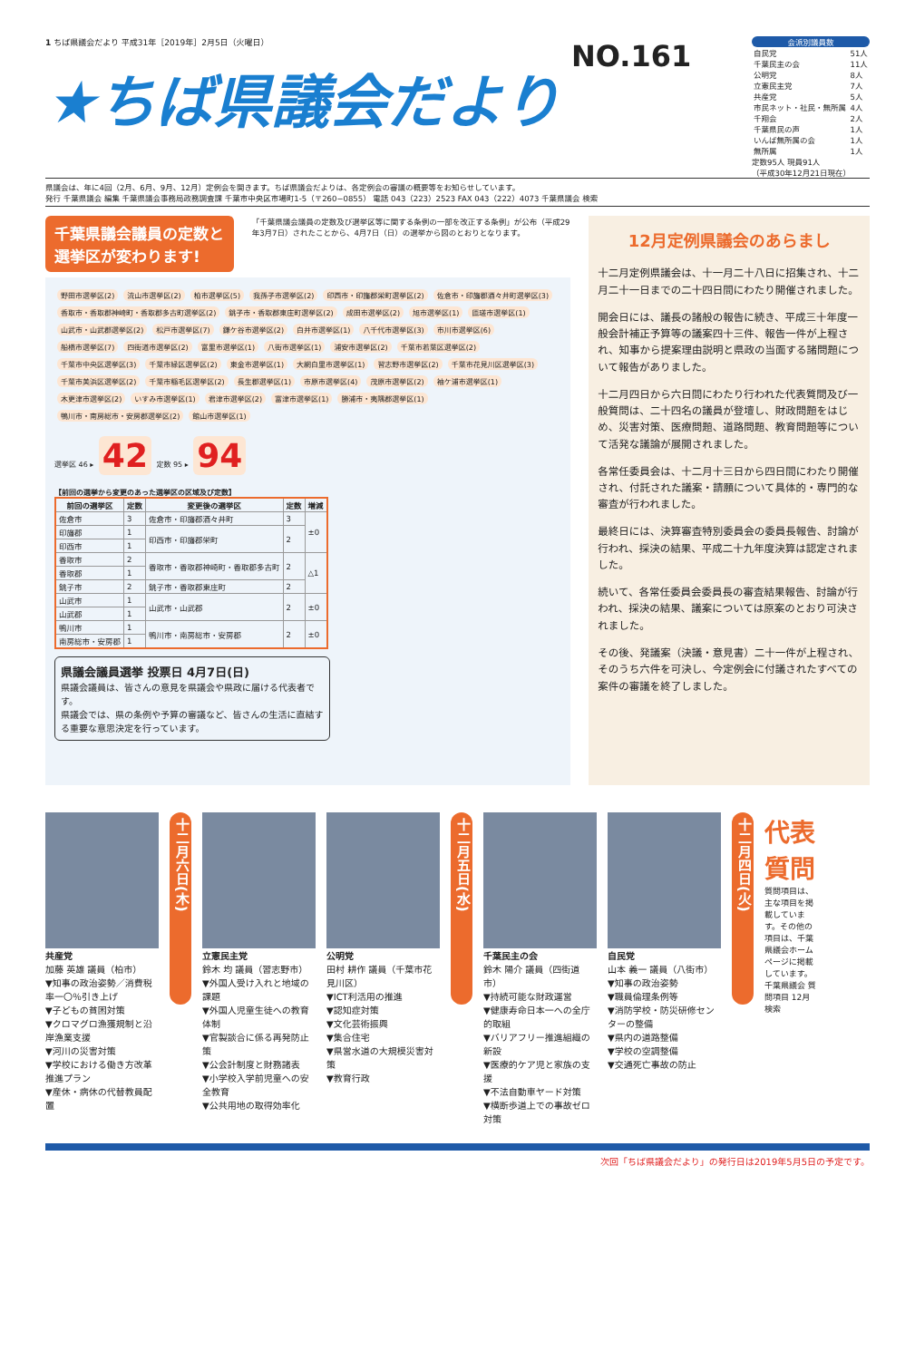1 ちば県議会だより 平成31年［2019年］2月5日（火曜日）
NO.161
★ちば県議会だより
会派別議員数
| 自民党 | 51人 |
| 千葉民主の会 | 11人 |
| 公明党 | 8人 |
| 立憲民主党 | 7人 |
| 共産党 | 5人 |
| 市民ネット・社民・無所属 | 4人 |
| 千翔会 | 2人 |
| 千葉県民の声 | 1人 |
| いんば無所属の会 | 1人 |
| 無所属 | 1人 |
定数95人 現員91人
（平成30年12月21日現在）
県議会は、年に4回（2月、6月、9月、12月）定例会を開きます。ちば県議会だよりは、各定例会の審議の概要等をお知らせしています。
発行 千葉県議会 編集 千葉県議会事務局政務調査課 千葉市中央区市場町1-5（〒260−0855） 電話 043（223）2523 FAX 043（222）4073 千葉県議会 検索
千葉県議会議員の定数と選挙区が変わります!
「千葉県議会議員の定数及び選挙区等に関する条例の一部を改正する条例」が公布（平成29年3月7日）されたことから、4月7日（日）の選挙から図のとおりとなります。
野田市選挙区(2) 流山市選挙区(2) 柏市選挙区(5) 我孫子市選挙区(2) 印西市・印旛郡栄町選挙区(2) 佐倉市・印旛郡酒々井町選挙区(3) 香取市・香取郡神崎町・香取郡多古町選挙区(2) 銚子市・香取郡東庄町選挙区(2) 成田市選挙区(2) 旭市選挙区(1) 匝瑳市選挙区(1) 山武市・山武郡選挙区(2) 松戸市選挙区(7) 鎌ケ谷市選挙区(2) 白井市選挙区(1) 八千代市選挙区(3) 市川市選挙区(6) 船橋市選挙区(7) 四街道市選挙区(2) 富里市選挙区(1) 八街市選挙区(1) 浦安市選挙区(2) 千葉市若葉区選挙区(2) 千葉市中央区選挙区(3) 千葉市緑区選挙区(2) 東金市選挙区(1) 大網白里市選挙区(1) 習志野市選挙区(2) 千葉市花見川区選挙区(3) 千葉市美浜区選挙区(2) 千葉市稲毛区選挙区(2) 長生郡選挙区(1) 市原市選挙区(4) 茂原市選挙区(2) 袖ケ浦市選挙区(1) 木更津市選挙区(2) いすみ市選挙区(1) 君津市選挙区(2) 富津市選挙区(1) 勝浦市・夷隅郡選挙区(1) 鴨川市・南房総市・安房郡選挙区(2) 館山市選挙区(1)
選挙区 46 ▸ 42 定数 95 ▸ 94
【前回の選挙から変更のあった選挙区の区域及び定数】
| 前回の選挙区 | 定数 | 変更後の選挙区 | 定数 | 増減 |
| --- | --- | --- | --- | --- |
| 佐倉市 | 3 | 佐倉市・印旛郡酒々井町 | 3 | ±0 |
| 印旛郡 | 1 | 印西市・印旛郡栄町 | 2 | |
| 印西市 | 1 | | | |
| 香取市 | 2 | 香取市・香取郡神崎町・香取郡多古町 | 2 | △1 |
| 香取郡 | 1 | | | |
| 銚子市 | 2 | 銚子市・香取郡東庄町 | 2 | |
| 山武市 | 1 | 山武市・山武郡 | 2 | ±0 |
| 山武郡 | 1 | | | |
| 鴨川市 | 1 | 鴨川市・南房総市・安房郡 | 2 | ±0 |
| 南房総市・安房郡 | 1 | | | |
県議会議員選挙 投票日 4月7日(日)
県議会議員は、皆さんの意見を県議会や県政に届ける代表者です。
県議会では、県の条例や予算の審議など、皆さんの生活に直結する重要な意思決定を行っています。
12月定例県議会のあらまし
十二月定例県議会は、十一月二十八日に招集され、十二月二十一日までの二十四日間にわたり開催されました。
開会日には、議長の諸般の報告に続き、平成三十年度一般会計補正予算等の議案四十三件、報告一件が上程され、知事から提案理由説明と県政の当面する諸問題について報告がありました。
十二月四日から六日間にわたり行われた代表質問及び一般質問は、二十四名の議員が登壇し、財政問題をはじめ、災害対策、医療問題、道路問題、教育問題等について活発な議論が展開されました。
各常任委員会は、十二月十三日から四日間にわたり開催され、付託された議案・請願について具体的・専門的な審査が行われました。
最終日には、決算審査特別委員会の委員長報告、討論が行われ、採決の結果、平成二十九年度決算は認定されました。
続いて、各常任委員会委員長の審査結果報告、討論が行われ、採決の結果、議案については原案のとおり可決されました。
その後、発議案（決議・意見書）二十一件が上程され、そのうち六件を可決し、今定例会に付議されたすべての案件の審議を終了しました。
共産党
加藤 英雄 議員（柏市）
▼知事の政治姿勢／消費税率一〇％引き上げ
▼子どもの貧困対策
▼クロマグロ漁獲規制と沿岸漁業支援
▼河川の災害対策
▼学校における働き方改革推進プラン
▼産休・病休の代替教員配置
十二月六日(木)
立憲民主党
鈴木 均 議員（習志野市）
▼外国人受け入れと地域の課題
▼外国人児童生徒への教育体制
▼官製談合に係る再発防止策
▼公会計制度と財務諸表
▼小学校入学前児童への安全教育
▼公共用地の取得効率化
公明党
田村 耕作 議員（千葉市花見川区）
▼ICT利活用の推進
▼認知症対策
▼文化芸術振興
▼集合住宅
▼県営水道の大規模災害対策
▼教育行政
十二月五日(水)
千葉民主の会
鈴木 陽介 議員（四街道市）
▼持続可能な財政運営
▼健康寿命日本一への全庁的取組
▼バリアフリー推進組織の新設
▼医療的ケア児と家族の支援
▼不法自動車ヤード対策
▼横断歩道上での事故ゼロ対策
自民党
山本 義一 議員（八街市）
▼知事の政治姿勢
▼職員倫理条例等
▼消防学校・防災研修センターの整備
▼県内の道路整備
▼学校の空調整備
▼交通死亡事故の防止
十二月四日(火)
代表質問
質問項目は、主な項目を掲載しています。その他の項目は、千葉県議会ホームページに掲載しています。
千葉県議会 質問項目 12月 検索
次回「ちば県議会だより」の発行日は2019年5月5日の予定です。